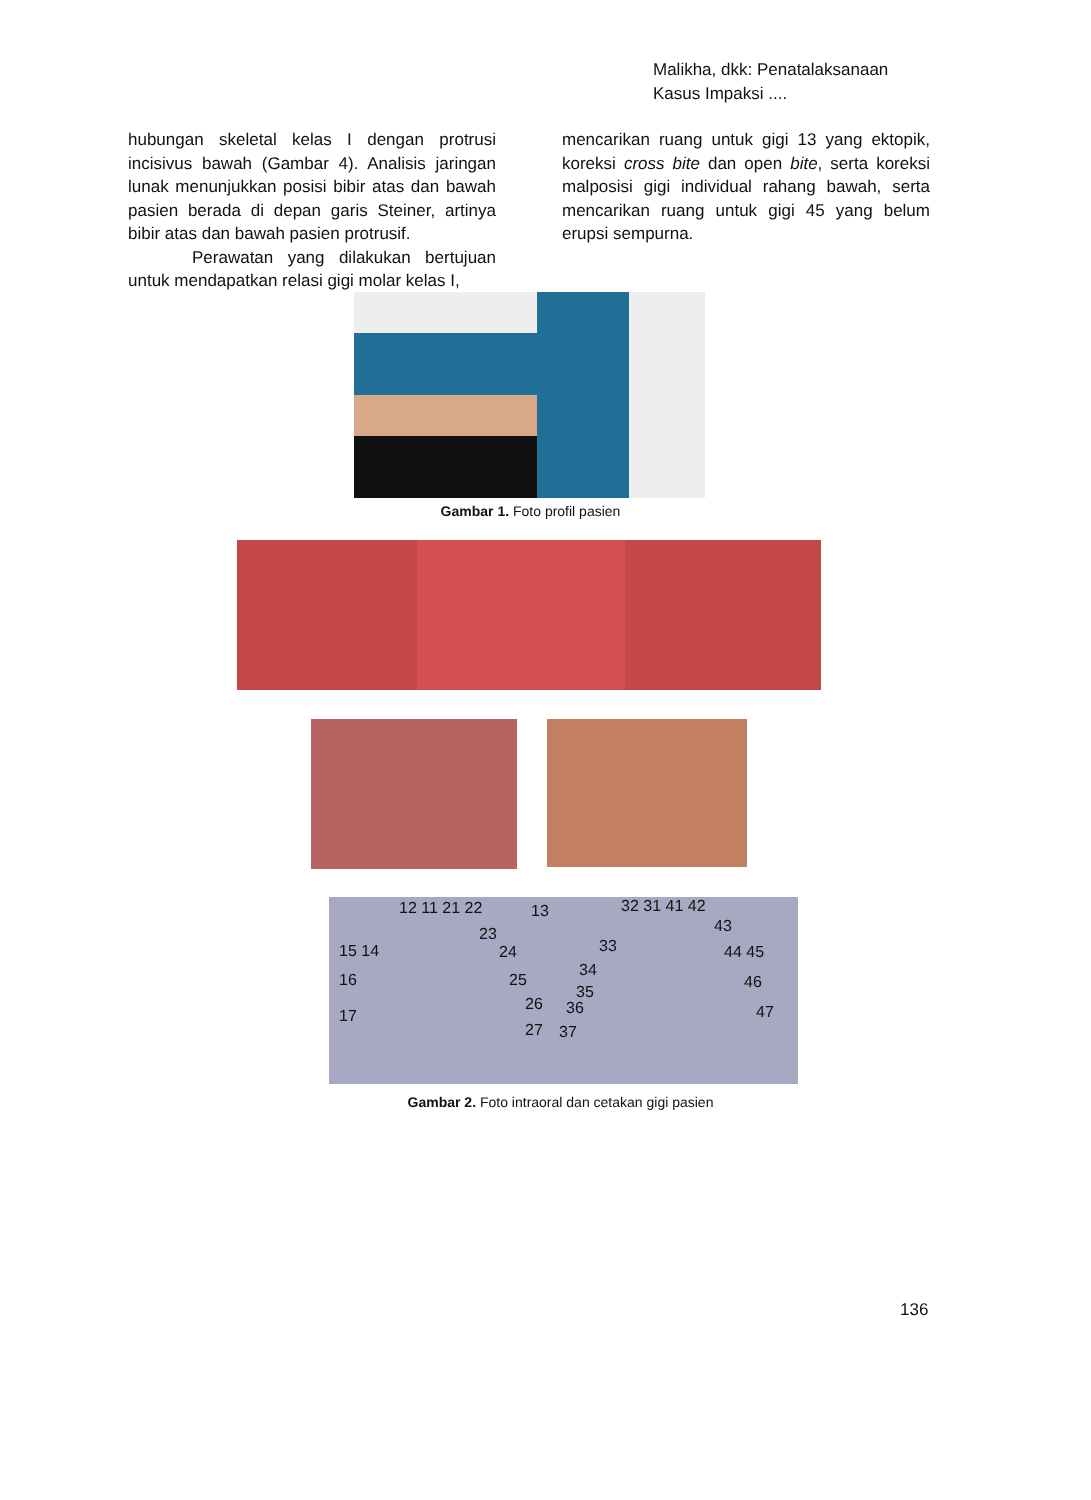Malikha, dkk: Penatalaksanaan
Kasus Impaksi ....
hubungan skeletal kelas I dengan protrusi incisivus bawah (Gambar 4). Analisis jaringan lunak menunjukkan posisi bibir atas dan bawah pasien berada di depan garis Steiner, artinya bibir atas dan bawah pasien protrusif.
Perawatan yang dilakukan bertujuan untuk mendapatkan relasi gigi molar kelas I,
mencarikan ruang untuk gigi 13 yang ektopik, koreksi cross bite dan open bite, serta koreksi malposisi gigi individual rahang bawah, serta mencarikan ruang untuk gigi 45 yang belum erupsi sempurna.
Gambar 1. Foto profil pasien
12 11 21 22 13
23
15 14 24
16 25
26
17
27
32 31 41 42
43
33 44 45
34
35
46
36 47
37
Gambar 2. Foto intraoral dan cetakan gigi pasien
136